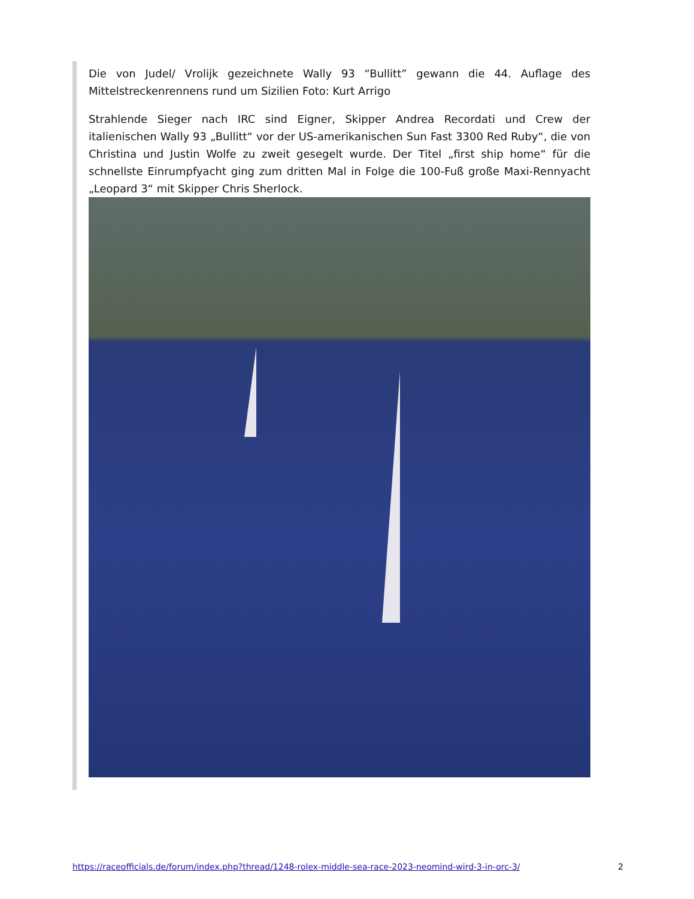Die von Judel/ Vrolijk gezeichnete Wally 93 “Bullitt” gewann die 44. Auflage des Mittelstreckenrennens rund um Sizilien Foto: Kurt Arrigo
Strahlende Sieger nach IRC sind Eigner, Skipper Andrea Recordati und Crew der italienischen Wally 93 „Bullitt“ vor der US-amerikanischen Sun Fast 3300 Red Ruby“, die von Christina und Justin Wolfe zu zweit gesegelt wurde. Der Titel „first ship home“ für die schnellste Einrumpfyacht ging zum dritten Mal in Folge die 100-Fuß große Maxi-Rennyacht „Leopard 3“ mit Skipper Chris Sherlock.
https://raceofficials.de/forum/index.php?thread/1248-rolex-middle-sea-race-2023-neomind-wird-3-in-orc-3/ 2